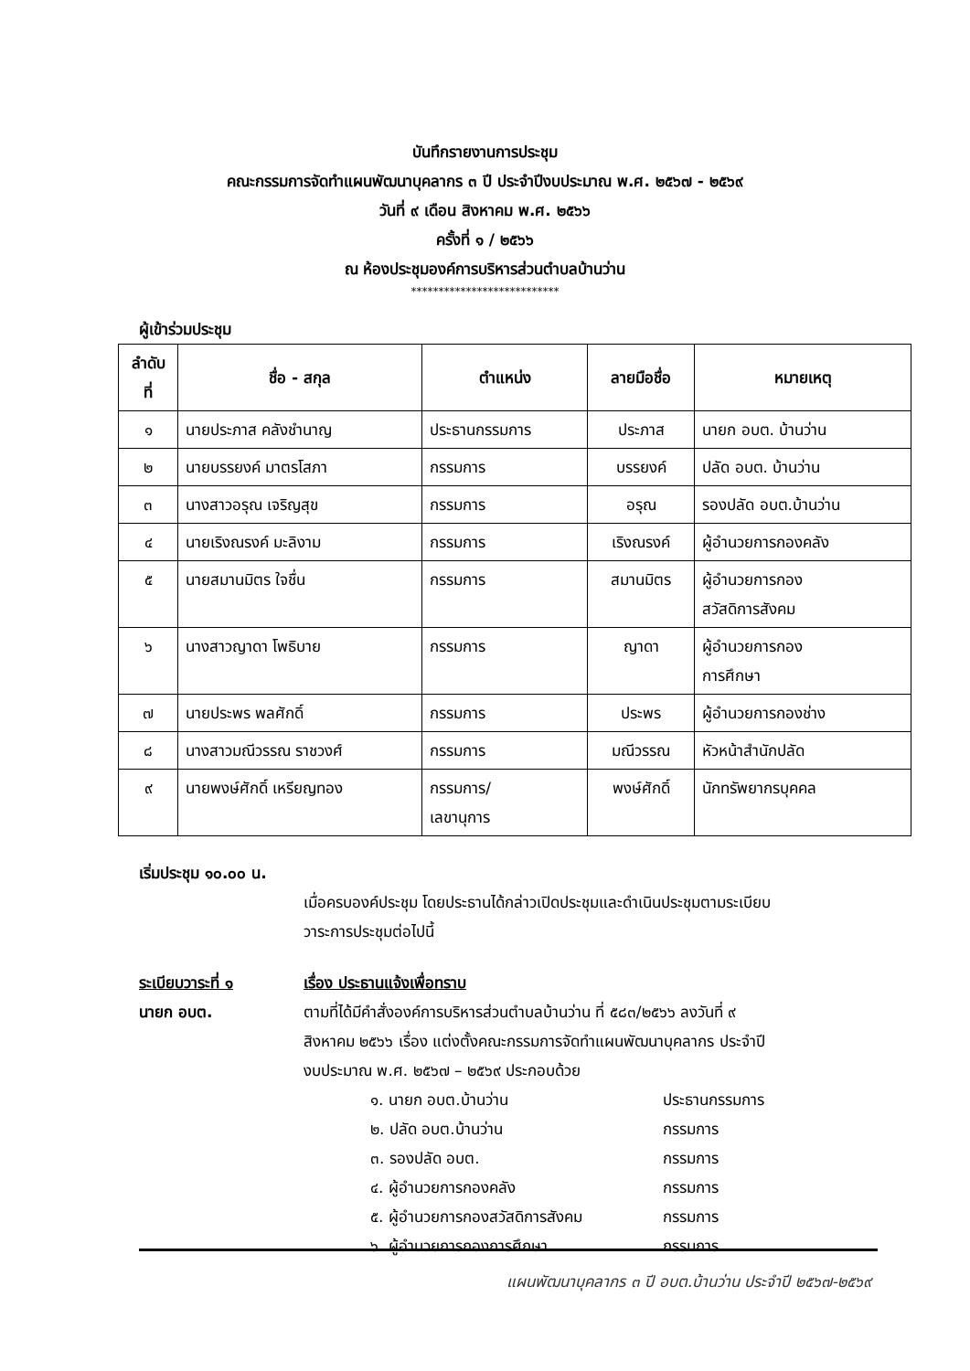บันทึกรายงานการประชุม
คณะกรรมการจัดทำแผนพัฒนาบุคลากร ๓ ปี ประจำปีงบประมาณ พ.ศ. ๒๕๖๗ - ๒๕๖๙
วันที่ ๙ เดือน สิงหาคม พ.ศ. ๒๕๖๖
ครั้งที่ ๑ / ๒๕๖๖
ณ ห้องประชุมองค์การบริหารส่วนตำบลบ้านว่าน
***************************
ผู้เข้าร่วมประชุม
| ลำดับ ที่ | ชื่อ - สกุล | ตำแหน่ง | ลายมือชื่อ | หมายเหตุ |
| --- | --- | --- | --- | --- |
| ๑ | นายประภาส คลังชำนาญ | ประธานกรรมการ | ประภาส | นายก อบต. บ้านว่าน |
| ๒ | นายบรรยงค์ มาตรโสภา | กรรมการ | บรรยงค์ | ปลัด อบต. บ้านว่าน |
| ๓ | นางสาวอรุณ เจริญสุข | กรรมการ | อรุณ | รองปลัด อบต.บ้านว่าน |
| ๔ | นายเริงณรงค์ มะลิงาม | กรรมการ | เริงณรงค์ | ผู้อำนวยการกองคลัง |
| ๕ | นายสมานมิตร ใจชื่น | กรรมการ | สมานมิตร | ผู้อำนวยการกอง สวัสดิการสังคม |
| ๖ | นางสาวญาดา โพธิบาย | กรรมการ | ญาดา | ผู้อำนวยการกอง การศึกษา |
| ๗ | นายประพร พลศักดิ์ | กรรมการ | ประพร | ผู้อำนวยการกองช่าง |
| ๘ | นางสาวมณีวรรณ ราชวงศ์ | กรรมการ | มณีวรรณ | หัวหน้าสำนักปลัด |
| ๙ | นายพงษ์ศักดิ์ เหรียญทอง | กรรมการ/ เลขานุการ | พงษ์ศักดิ์ | นักทรัพยากรบุคคล |
เริ่มประชุม ๑๐.๐๐ น.
เมื่อครบองค์ประชุม โดยประธานได้กล่าวเปิดประชุมและดำเนินประชุมตามระเบียบ
วาระการประชุมต่อไปนี้
ระเบียบวาระที่ ๑ เรื่อง ประธานแจ้งเพื่อทราบ
นายก อบต. ตามที่ได้มีคำสั่งองค์การบริหารส่วนตำบลบ้านว่าน ที่ ๕๘๓/๒๕๖๖ ลงวันที่ ๙
สิงหาคม ๒๕๖๖ เรื่อง แต่งตั้งคณะกรรมการจัดทำแผนพัฒนาบุคลากร ประจำปี
งบประมาณ พ.ศ. ๒๕๖๗ – ๒๕๖๙ ประกอบด้วย
๑. นายก อบต.บ้านว่าน ประธานกรรมการ
๒. ปลัด อบต.บ้านว่าน กรรมการ
๓. รองปลัด อบต. กรรมการ
๔. ผู้อำนวยการกองคลัง กรรมการ
๕. ผู้อำนวยการกองสวัสดิการสังคม กรรมการ
๖. ผู้อำนวยการกองการศึกษา กรรมการ
แผนพัฒนาบุคลากร ๓ ปี อบต.บ้านว่าน ประจำปี ๒๕๖๗-๒๕๖๙